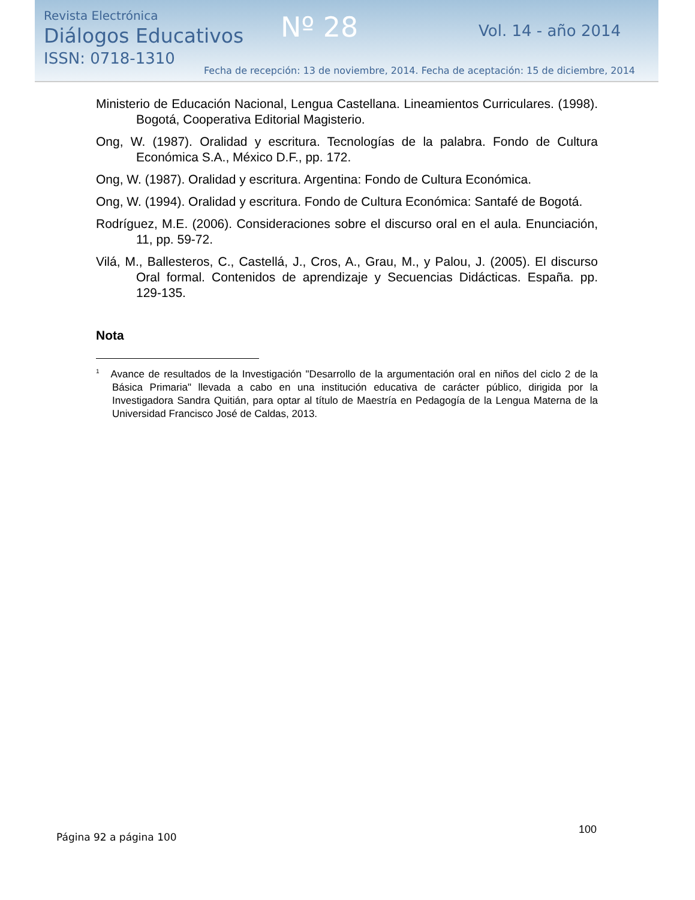Revista Electrónica
Diálogos Educativos
ISSN: 0718-1310
Nº 28 Vol. 14 - año 2014
Fecha de recepción: 13 de noviembre, 2014. Fecha de aceptación: 15 de diciembre, 2014
Ministerio de Educación Nacional, Lengua Castellana. Lineamientos Curriculares. (1998). Bogotá, Cooperativa Editorial Magisterio.
Ong, W. (1987). Oralidad y escritura. Tecnologías de la palabra. Fondo de Cultura Económica S.A., México D.F., pp. 172.
Ong, W. (1987). Oralidad y escritura. Argentina: Fondo de Cultura Económica.
Ong, W. (1994). Oralidad y escritura. Fondo de Cultura Económica: Santafé de Bogotá.
Rodríguez, M.E. (2006). Consideraciones sobre el discurso oral en el aula. Enunciación, 11, pp. 59-72.
Vilá, M., Ballesteros, C., Castellá, J., Cros, A., Grau, M., y Palou, J. (2005). El discurso Oral formal. Contenidos de aprendizaje y Secuencias Didácticas. España. pp. 129-135.
Nota
<sup>1</sup> Avance de resultados de la Investigación "Desarrollo de la argumentación oral en niños del ciclo 2 de la Básica Primaria" llevada a cabo en una institución educativa de carácter público, dirigida por la Investigadora Sandra Quitián, para optar al título de Maestría en Pedagogía de la Lengua Materna de la Universidad Francisco José de Caldas, 2013.
100
Página 92 a página 100